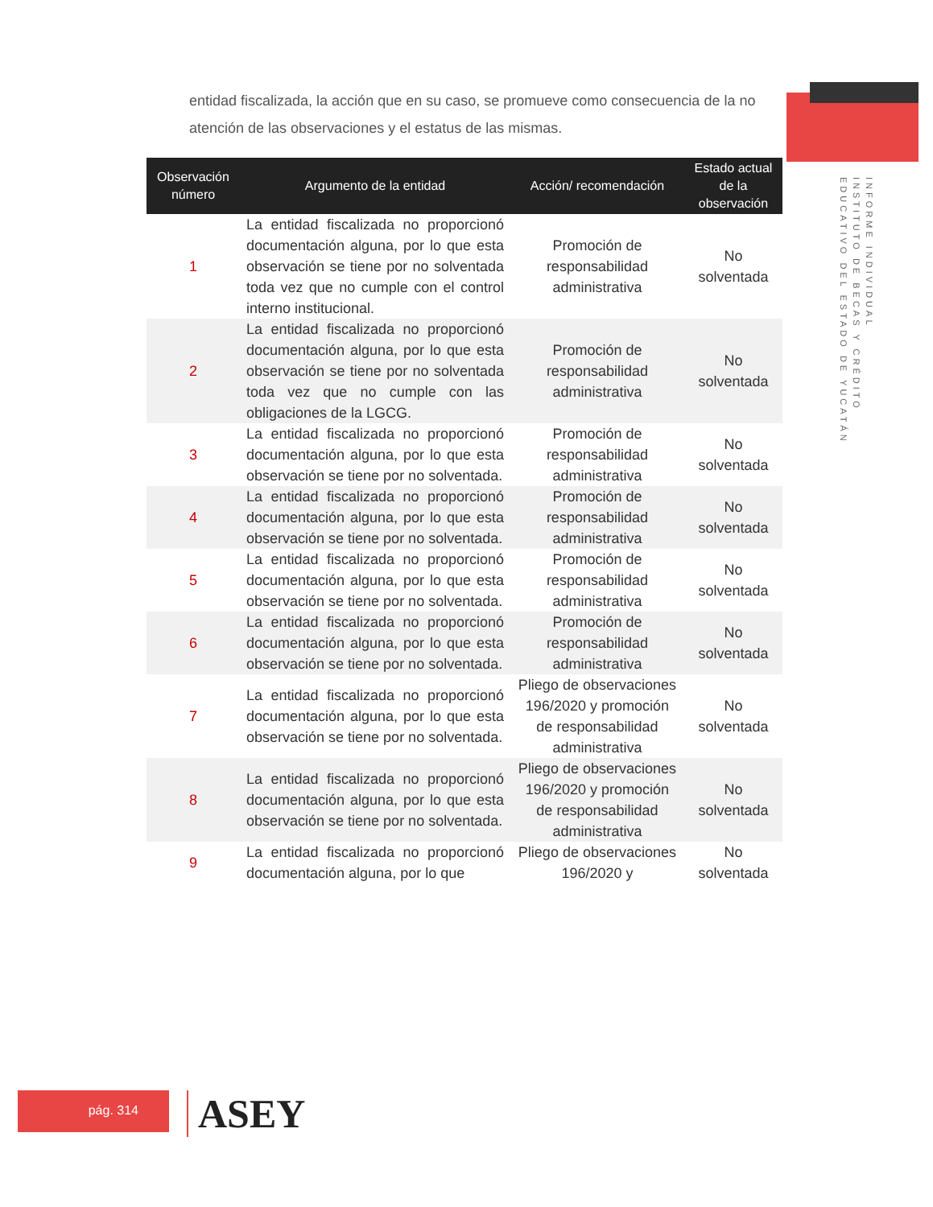entidad fiscalizada, la acción que en su caso, se promueve como consecuencia de la no atención de las observaciones y el estatus de las mismas.
INFORME INDIVIDUAL
INSTITUTO DE BECAS Y CRÉDITO
EDUCATIVO DEL ESTADO DE YUCATÁN
| Observación número | Argumento de la entidad | Acción/ recomendación | Estado actual de la observación |
| --- | --- | --- | --- |
| 1 | La entidad fiscalizada no proporcionó documentación alguna, por lo que esta observación se tiene por no solventada toda vez que no cumple con el control interno institucional. | Promoción de responsabilidad administrativa | No solventada |
| 2 | La entidad fiscalizada no proporcionó documentación alguna, por lo que esta observación se tiene por no solventada toda vez que no cumple con las obligaciones de la LGCG. | Promoción de responsabilidad administrativa | No solventada |
| 3 | La entidad fiscalizada no proporcionó documentación alguna, por lo que esta observación se tiene por no solventada. | Promoción de responsabilidad administrativa | No solventada |
| 4 | La entidad fiscalizada no proporcionó documentación alguna, por lo que esta observación se tiene por no solventada. | Promoción de responsabilidad administrativa | No solventada |
| 5 | La entidad fiscalizada no proporcionó documentación alguna, por lo que esta observación se tiene por no solventada. | Promoción de responsabilidad administrativa | No solventada |
| 6 | La entidad fiscalizada no proporcionó documentación alguna, por lo que esta observación se tiene por no solventada. | Promoción de responsabilidad administrativa | No solventada |
| 7 | La entidad fiscalizada no proporcionó documentación alguna, por lo que esta observación se tiene por no solventada. | Pliego de observaciones 196/2020 y promoción de responsabilidad administrativa | No solventada |
| 8 | La entidad fiscalizada no proporcionó documentación alguna, por lo que esta observación se tiene por no solventada. | Pliego de observaciones 196/2020 y promoción de responsabilidad administrativa | No solventada |
| 9 | La entidad fiscalizada no proporcionó documentación alguna, por lo que | Pliego de observaciones 196/2020 y | No solventada |
pág. 314 ASEY